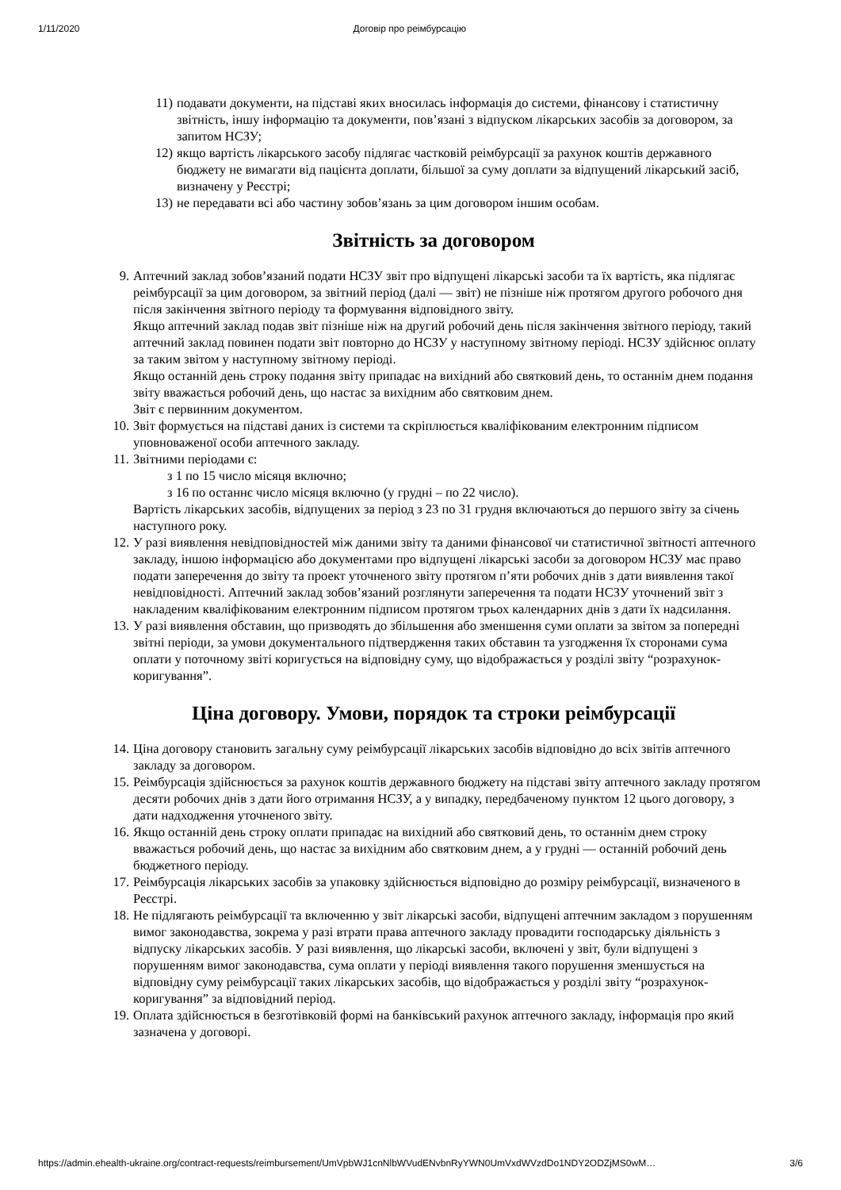1/11/2020 Договір про реімбурсацію
11) подавати документи, на підставі яких вносилась інформація до системи, фінансову і статистичну звітність, іншу інформацію та документи, пов’язані з відпуском лікарських засобів за договором, за запитом НСЗУ;
12) якщо вартість лікарського засобу підлягає частковій реімбурсації за рахунок коштів державного бюджету не вимагати від пацієнта доплати, більшої за суму доплати за відпущений лікарський засіб, визначену у Реєстрі;
13) не передавати всі або частину зобов’язань за цим договором іншим особам.
Звітність за договором
9. Аптечний заклад зобов’язаний подати НСЗУ звіт про відпущені лікарські засоби та їх вартість, яка підлягає реімбурсації за цим договором, за звітний період (далі — звіт) не пізніше ніж протягом другого робочого дня після закінчення звітного періоду та формування відповідного звіту.
Якщо аптечний заклад подав звіт пізніше ніж на другий робочий день після закінчення звітного періоду, такий аптечний заклад повинен подати звіт повторно до НСЗУ у наступному звітному періоді. НСЗУ здійснює оплату за таким звітом у наступному звітному періоді.
Якщо останній день строку подання звіту припадає на вихідний або святковий день, то останнім днем подання звіту вважається робочий день, що настає за вихідним або святковим днем.
Звіт є первинним документом.
10. Звіт формується на підставі даних із системи та скріплюється кваліфікованим електронним підписом уповноваженої особи аптечного закладу.
11. Звітними періодами є:
з 1 по 15 число місяця включно;
з 16 по останнє число місяця включно (у грудні – по 22 число).
Вартість лікарських засобів, відпущених за період з 23 по 31 грудня включаються до першого звіту за січень наступного року.
12. У разі виявлення невідповідностей між даними звіту та даними фінансової чи статистичної звітності аптечного закладу, іншою інформацією або документами про відпущені лікарські засоби за договором НСЗУ має право подати заперечення до звіту та проект уточненого звіту протягом п’яти робочих днів з дати виявлення такої невідповідності. Аптечний заклад зобов’язаний розглянути заперечення та подати НСЗУ уточнений звіт з накладеним кваліфікованим електронним підписом протягом трьох календарних днів з дати їх надсилання.
13. У разі виявлення обставин, що призводять до збільшення або зменшення суми оплати за звітом за попередні звітні періоди, за умови документального підтвердження таких обставин та узгодження їх сторонами сума оплати у поточному звіті коригується на відповідну суму, що відображається у розділі звіту “розрахунок-коригування”.
Ціна договору. Умови, порядок та строки реімбурсації
14. Ціна договору становить загальну суму реімбурсації лікарських засобів відповідно до всіх звітів аптечного закладу за договором.
15. Реімбурсація здійснюється за рахунок коштів державного бюджету на підставі звіту аптечного закладу протягом десяти робочих днів з дати його отримання НСЗУ, а у випадку, передбаченому пунктом 12 цього договору, з дати надходження уточненого звіту.
16. Якщо останній день строку оплати припадає на вихідний або святковий день, то останнім днем строку вважається робочий день, що настає за вихідним або святковим днем, а у грудні — останній робочий день бюджетного періоду.
17. Реімбурсація лікарських засобів за упаковку здійснюється відповідно до розміру реімбурсації, визначеного в Реєстрі.
18. Не підлягають реімбурсації та включенню у звіт лікарські засоби, відпущені аптечним закладом з порушенням вимог законодавства, зокрема у разі втрати права аптечного закладу провадити господарську діяльність з відпуску лікарських засобів. У разі виявлення, що лікарські засоби, включені у звіт, були відпущені з порушенням вимог законодавства, сума оплати у періоді виявлення такого порушення зменшується на відповідну суму реімбурсації таких лікарських засобів, що відображається у розділі звіту “розрахунок-коригування” за відповідний період.
19. Оплата здійснюється в безготівковій формі на банківський рахунок аптечного закладу, інформація про який зазначена у договорі.
https://admin.ehealth-ukraine.org/contract-requests/reimbursement/UmVpbWJ1cnNlbWVudENvbnRyYWN0UmVxdWVzdDo1NDY2ODZjMS0wM… 3/6